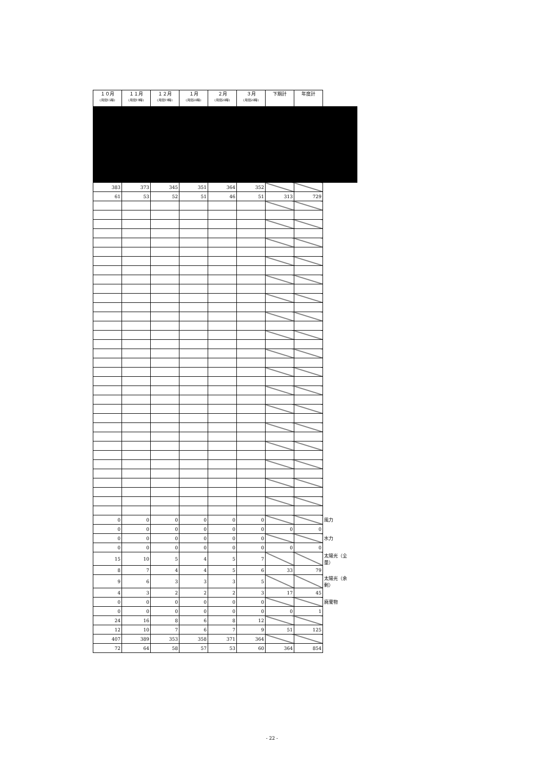| １０月 (月間15時) | １１月 (月間19時) | １２月 (月間19時) | １月 (月間20時) | ２月 (月間20時) | ３月 (月間20時) | 下期計 | 年度計 | |
| 383 | 373 | 345 | 351 | 364 | 352 | | | |
| 61 | 53 | 52 | 51 | 46 | 51 | 313 | 729 | |
| 0 | 0 | 0 | 0 | 0 | 0 | | | 風力 |
| 0 | 0 | 0 | 0 | 0 | 0 | 0 | 0 | |
| 0 | 0 | 0 | 0 | 0 | 0 | | | 水力 |
| 0 | 0 | 0 | 0 | 0 | 0 | 0 | 0 | |
| 15 | 10 | 5 | 4 | 5 | 7 | | | 太陽光（全量） |
| 8 | 7 | 4 | 4 | 5 | 6 | 33 | 79 | |
| 9 | 6 | 3 | 3 | 3 | 5 | | | 太陽光（余剰） |
| 4 | 3 | 2 | 2 | 2 | 3 | 17 | 45 | |
| 0 | 0 | 0 | 0 | 0 | 0 | | | 廃棄物 |
| 0 | 0 | 0 | 0 | 0 | 0 | 0 | 1 | |
| 24 | 16 | 8 | 6 | 8 | 12 | | | |
| 12 | 10 | 7 | 6 | 7 | 9 | 51 | 125 | |
| 407 | 389 | 353 | 358 | 371 | 364 | | | |
| 72 | 64 | 58 | 57 | 53 | 60 | 364 | 854 | |
- 22 -